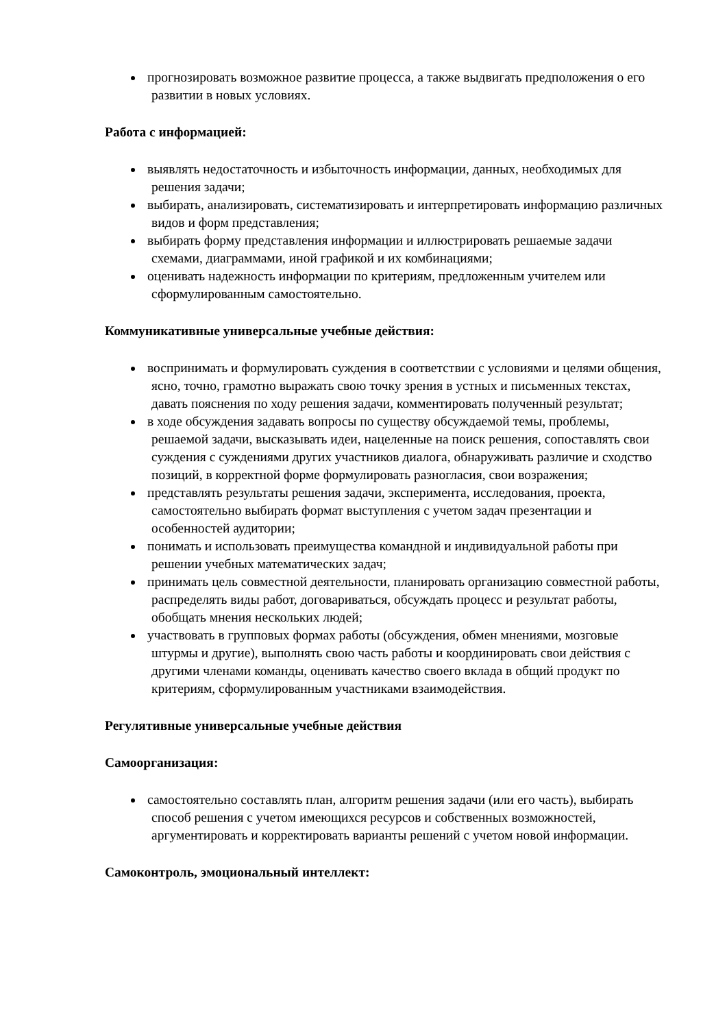прогнозировать возможное развитие процесса, а также выдвигать предположения о его развитии в новых условиях.
Работа с информацией:
выявлять недостаточность и избыточность информации, данных, необходимых для решения задачи;
выбирать, анализировать, систематизировать и интерпретировать информацию различных видов и форм представления;
выбирать форму представления информации и иллюстрировать решаемые задачи схемами, диаграммами, иной графикой и их комбинациями;
оценивать надежность информации по критериям, предложенным учителем или сформулированным самостоятельно.
Коммуникативные универсальные учебные действия:
воспринимать и формулировать суждения в соответствии с условиями и целями общения, ясно, точно, грамотно выражать свою точку зрения в устных и письменных текстах, давать пояснения по ходу решения задачи, комментировать полученный результат;
в ходе обсуждения задавать вопросы по существу обсуждаемой темы, проблемы, решаемой задачи, высказывать идеи, нацеленные на поиск решения, сопоставлять свои суждения с суждениями других участников диалога, обнаруживать различие и сходство позиций, в корректной форме формулировать разногласия, свои возражения;
представлять результаты решения задачи, эксперимента, исследования, проекта, самостоятельно выбирать формат выступления с учетом задач презентации и особенностей аудитории;
понимать и использовать преимущества командной и индивидуальной работы при решении учебных математических задач;
принимать цель совместной деятельности, планировать организацию совместной работы, распределять виды работ, договариваться, обсуждать процесс и результат работы, обобщать мнения нескольких людей;
участвовать в групповых формах работы (обсуждения, обмен мнениями, мозговые штурмы и другие), выполнять свою часть работы и координировать свои действия с другими членами команды, оценивать качество своего вклада в общий продукт по критериям, сформулированным участниками взаимодействия.
Регулятивные универсальные учебные действия
Самоорганизация:
самостоятельно составлять план, алгоритм решения задачи (или его часть), выбирать способ решения с учетом имеющихся ресурсов и собственных возможностей, аргументировать и корректировать варианты решений с учетом новой информации.
Самоконтроль, эмоциональный интеллект: